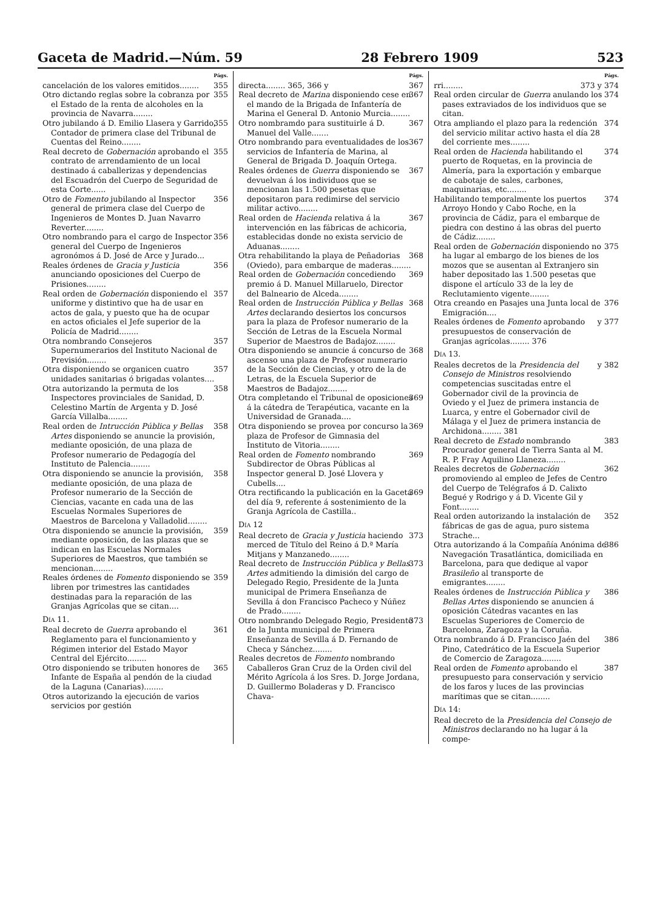Gaceta de Madrid.—Núm. 59 28 Febrero 1909 523
Págs.
cancelación de los valores emitidos........ 355
Otro dictando reglas sobre la cobranza por el Estado de la renta de alcoholes en la provincia de Navarra........ 355
Otro jubilando á D. Emilio Llasera y Garrido, Contador de primera clase del Tribunal de Cuentas del Reino........ 355
Real decreto de Gobernación aprobando el contrato de arrendamiento de un local destinado á caballerizas y dependencias del Escuadrón del Cuerpo de Seguridad de esta Corte...... 355
Otro de Fomento jubilando al Inspector general de primera clase del Cuerpo de Ingenieros de Montes D. Juan Navarro Reverter........ 356
Otro nombrando para el cargo de Inspector general del Cuerpo de Ingenieros agronómos á D. José de Arce y Jurado... 356
Reales órdenes de Gracia y Justicia anunciando oposiciones del Cuerpo de Prisiones........ 356
Real orden de Gobernación disponiendo el uniforme y distintivo que ha de usar en actos de gala, y puesto que ha de ocupar en actos oficiales el Jefe superior de la Policía de Madrid........ 357
Otra nombrando Consejeros Supernumerarios del Instituto Nacional de Previsión........ 357
Otra disponiendo se organicen cuatro unidades sanitarias ó brigadas volantes.... 357
Otra autorizando la permuta de los Inspectores provinciales de Sanidad, D. Celestino Martín de Argenta y D. José García Villalba........ 358
Real orden de Intrucción Pública y Bellas Artes disponiendo se anuncie la provisión, mediante oposición, de una plaza de Profesor numerario de Pedagogía del Instituto de Palencia........ 358
Otra disponiendo se anuncie la provisión, mediante oposición, de una plaza de Profesor numerario de la Sección de Ciencias, vacante en cada una de las Escuelas Normales Superiores de Maestros de Barcelona y Valladolid........ 358
Otra disponiendo se anuncie la provisión, mediante oposición, de las plazas que se indican en las Escuelas Normales Superiores de Maestros, que también se mencionan........ 359
Reales órdenes de Fomento disponiendo se libren por trimestres las cantidades destinadas para la reparación de las Granjas Agrícolas que se citan.... 359
Día 11.
Real decreto de Guerra aprobando el Reglamento para el funcionamiento y Régimen interior del Estado Mayor Central del Ejército........ 361
Otro disponiendo se tributen honores de Infante de España al pendón de la ciudad de la Laguna (Canarias)........ 365
Otros autorizando la ejecución de varios servicios por gestión
Págs.
directa........ 365, 366 y 367
Real decreto de Marina disponiendo cese en el mando de la Brigada de Infantería de Marina el General D. Antonio Murcia........ 367
Otro nombramdo para sustituirle á D. Manuel del Valle....... 367
Otro nombrando para eventualidades de los servicios de Infantería de Marina, al General de Brigada D. Joaquín Ortega. 367
Reales órdenes de Guerra disponiendo se devuelvan á los individuos que se mencionan las 1.500 pesetas que depositaron para redimirse del servicio militar activo........ 367
Real orden de Hacienda relativa á la intervención en las fábricas de achicoria, establecidas donde no exista servicio de Aduanas........ 367
Otra rehabilitando la playa de Peñadorias (Oviedo), para embarque de maderas........ 368
Real orden de Gobernación concediendo premio á D. Manuel Millaruelo, Director del Balneario de Alceda........ 369
Real orden de Instrucción Pública y Bellas Artes declarando desiertos los concursos para la plaza de Profesor numerario de la Sección de Letras de la Escuela Normal Superior de Maestros de Badajoz........ 368
Otra disponiendo se anuncie á concurso de ascenso una plaza de Profesor numerario de la Sección de Ciencias, y otro de la de Letras, de la Escuela Superior de Maestros de Badajoz........ 368
Otra completando el Tribunal de oposiciones á la cátedra de Terapéutica, vacante en la Universidad de Granada.... 369
Otra disponiendo se provea por concurso la plaza de Profesor de Gimnasia del Instituto de Vitoria........ 369
Real orden de Fomento nombrando Subdirector de Obras Públicas al Inspector general D. José Llovera y Cubells.... 369
Otra rectificando la publicación en la Gaceta del día 9, referente á sostenimiento de la Granja Agrícola de Castilla.. 369
Día 12
Real decreto de Gracia y Justicia haciendo merced de Título del Reino á D.ª María Mitjans y Manzanedo........ 373
Real decreto de Instrucción Pública y Bellas Artes admitiendo la dimisión del cargo de Delegado Regio, Presidente de la Junta municipal de Primera Enseñanza de Sevilla á don Francisco Pacheco y Núñez de Prado........ 373
Otro nombrando Delegado Regio, Presidente de la Junta municipal de Primera Enseñanza de Sevilla á D. Fernando de Checa y Sánchez........ 373
Reales decretos de Fomento nombrando Caballeros Gran Cruz de la Orden civil del Mérito Agrícola á los Sres. D. Jorge Jordana, D. Guillermo Boladeras y D. Francisco Chava-
Págs.
rri........ 373 y 374
Real orden circular de Guerra anulando los pases extraviados de los individuos que se citan. 374
Otra ampliando el plazo para la redención del servicio militar activo hasta el día 28 del corriente mes........ 374
Real orden de Hacienda habilitando el puerto de Roquetas, en la provincia de Almería, para la exportación y embarque de cabotaje de sales, carbones, maquinarias, etc........ 374
Habilitando temporalmente los puertos Arroyo Hondo y Cabo Roche, en la provincia de Cádiz, para el embarque de piedra con destino á las obras del puerto de Cádiz........ 374
Real orden de Gobernación disponiendo no ha lugar al embargo de los bienes de los mozos que se ausentan al Extranjero sin haber depositado las 1.500 pesetas que dispone el artículo 33 de la ley de Reclutamiento vigente........ 375
Otra creando en Pasajes una Junta local de Emigración.... 376
Reales órdenes de Fomento aprobando presupuestos de conservación de Granjas agrícolas........ 376 y 377
Día 13.
Reales decretos de la Presidencia del Consejo de Ministros resolviendo competencias suscitadas entre el Gobernador civil de la provincia de Oviedo y el Juez de primera instancia de Luarca, y entre el Gobernador civil de Málaga y el Juez de primera instancia de Archidona........ 381 y 382
Real decreto de Estado nombrando Procurador general de Tierra Santa al M. R. P. Fray Aquilino Llaneza........ 383
Reales decretos de Gobernación promoviendo al empleo de Jefes de Centro del Cuerpo de Telégrafos á D. Calixto Begué y Rodrigo y á D. Vicente Gil y Font........ 362
Real orden autorizando la instalación de fábricas de gas de agua, puro sistema Strache... 352
Otra autorizando á la Compañía Anónima de Navegación Trasatlántica, domiciliada en Barcelona, para que dedique al vapor Brasileño al transporte de emigrantes........ 386
Reales órdenes de Instrucción Pública y Bellas Artes disponiendo se anuncien á oposición Cátedras vacantes en las Escuelas Superiores de Comercio de Barcelona, Zaragoza y la Coruña. 386
Otra nombrando á D. Francisco Jaén del Pino, Catedrático de la Escuela Superior de Comercio de Zaragoza........ 386
Real orden de Fomento aprobando el presupuesto para conservación y servicio de los faros y luces de las provincias marítimas que se citan........ 387
Día 14:
Real decreto de la Presidencia del Consejo de Ministros declarando no ha lugar á la compe-